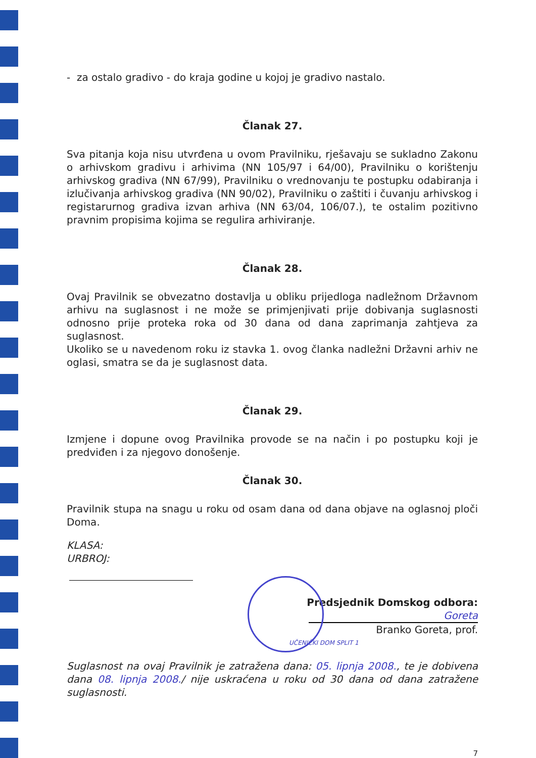- za ostalo gradivo - do kraja godine u kojoj je gradivo nastalo.
Članak 27.
Sva pitanja koja nisu utvrđena u ovom Pravilniku, rješavaju se sukladno Zakonu o arhivskom gradivu i arhivima (NN 105/97 i 64/00), Pravilniku o korištenju arhivskog gradiva (NN 67/99), Pravilniku o vrednovanju te postupku odabiranja i izlučivanja arhivskog gradiva (NN 90/02), Pravilniku o zaštiti i čuvanju arhivskog i registarurnog gradiva izvan arhiva (NN 63/04, 106/07.), te ostalim pozitivno pravnim propisima kojima se regulira arhiviranje.
Članak 28.
Ovaj Pravilnik se obvezatno dostavlja u obliku prijedloga nadležnom Državnom arhivu na suglasnost i ne može se primjenjivati prije dobivanja suglasnosti odnosno prije proteka roka od 30 dana od dana zaprimanja zahtjeva za suglasnost.
Ukoliko se u navedenom roku iz stavka 1. ovog članka nadležni Državni arhiv ne oglasi, smatra se da je suglasnost data.
Članak 29.
Izmjene i dopune ovog Pravilnika provode se na način i po postupku koji je predviđen i za njegovo donošenje.
Članak 30.
Pravilnik stupa na snagu u roku od osam dana od dana objave na oglasnoj ploči Doma.
KLASA:
URBROJ:
Predsjednik Domskog odbora:
Goreta
Branko Goreta, prof.
UČENIČKI DOM SPLIT 1
Suglasnost na ovaj Pravilnik je zatražena dana: 05. lipnja 2008., te je dobivena dana 08. lipnja 2008./ nije uskraćena u roku od 30 dana od dana zatražene suglasnosti.
7